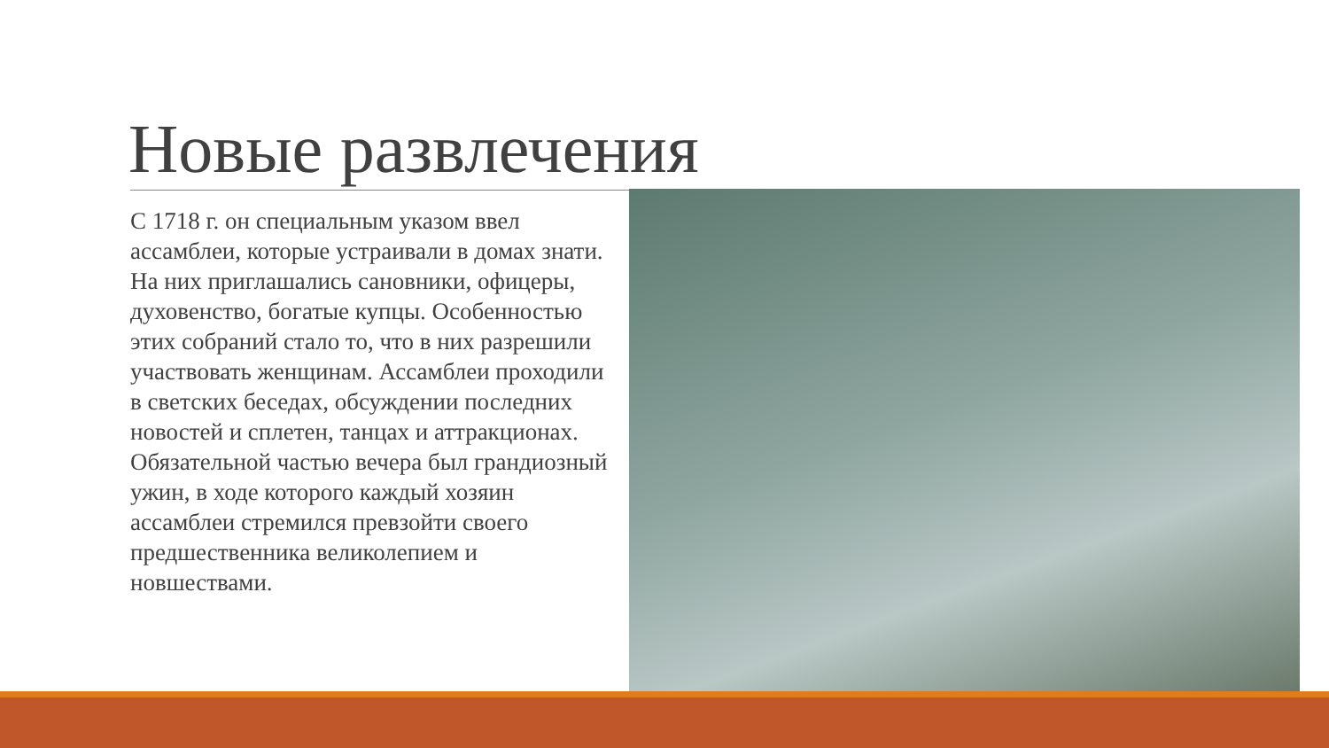Новые развлечения
С 1718 г. он специальным указом ввел ассамблеи, которые устраивали в домах знати. На них приглашались сановники, офицеры, духовенство, богатые купцы. Особенностью этих собраний стало то, что в них разрешили участвовать женщинам. Ассамблеи проходили в светских беседах, обсуждении последних новостей и сплетен, танцах и аттракционах. Обязательной частью вечера был грандиозный ужин, в ходе которого каждый хозяин ассамблеи стремился превзойти своего предшественника великолепием и новшествами.